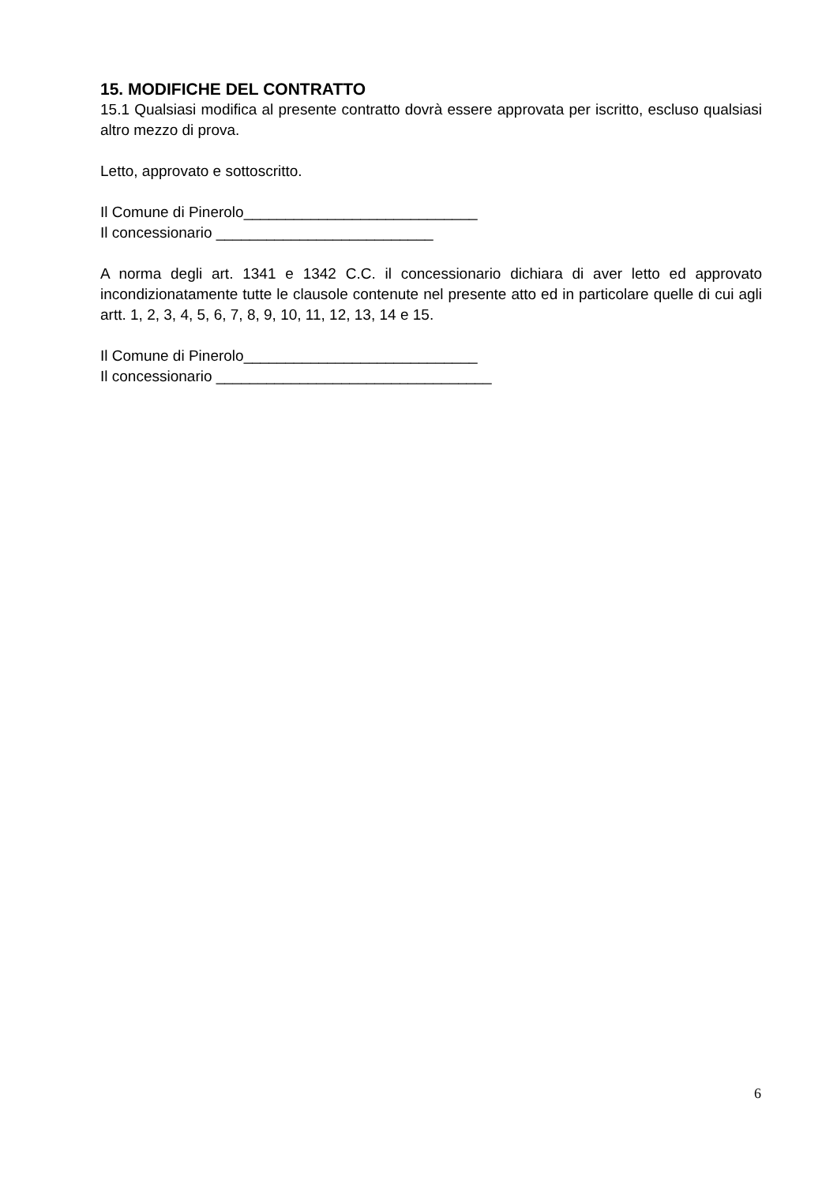15. MODIFICHE DEL CONTRATTO
15.1 Qualsiasi modifica al presente contratto dovrà essere approvata per iscritto, escluso qualsiasi altro mezzo di prova.
Letto, approvato e sottoscritto.
Il Comune di Pinerolo____________________________
Il concessionario __________________________
A norma degli art. 1341 e 1342 C.C. il concessionario dichiara di aver letto ed approvato incondizionatamente tutte le clausole contenute nel presente atto ed in particolare quelle di cui agli artt. 1, 2, 3, 4, 5, 6, 7, 8, 9, 10, 11, 12, 13, 14 e 15.
Il Comune di Pinerolo____________________________
Il concessionario _________________________________
6